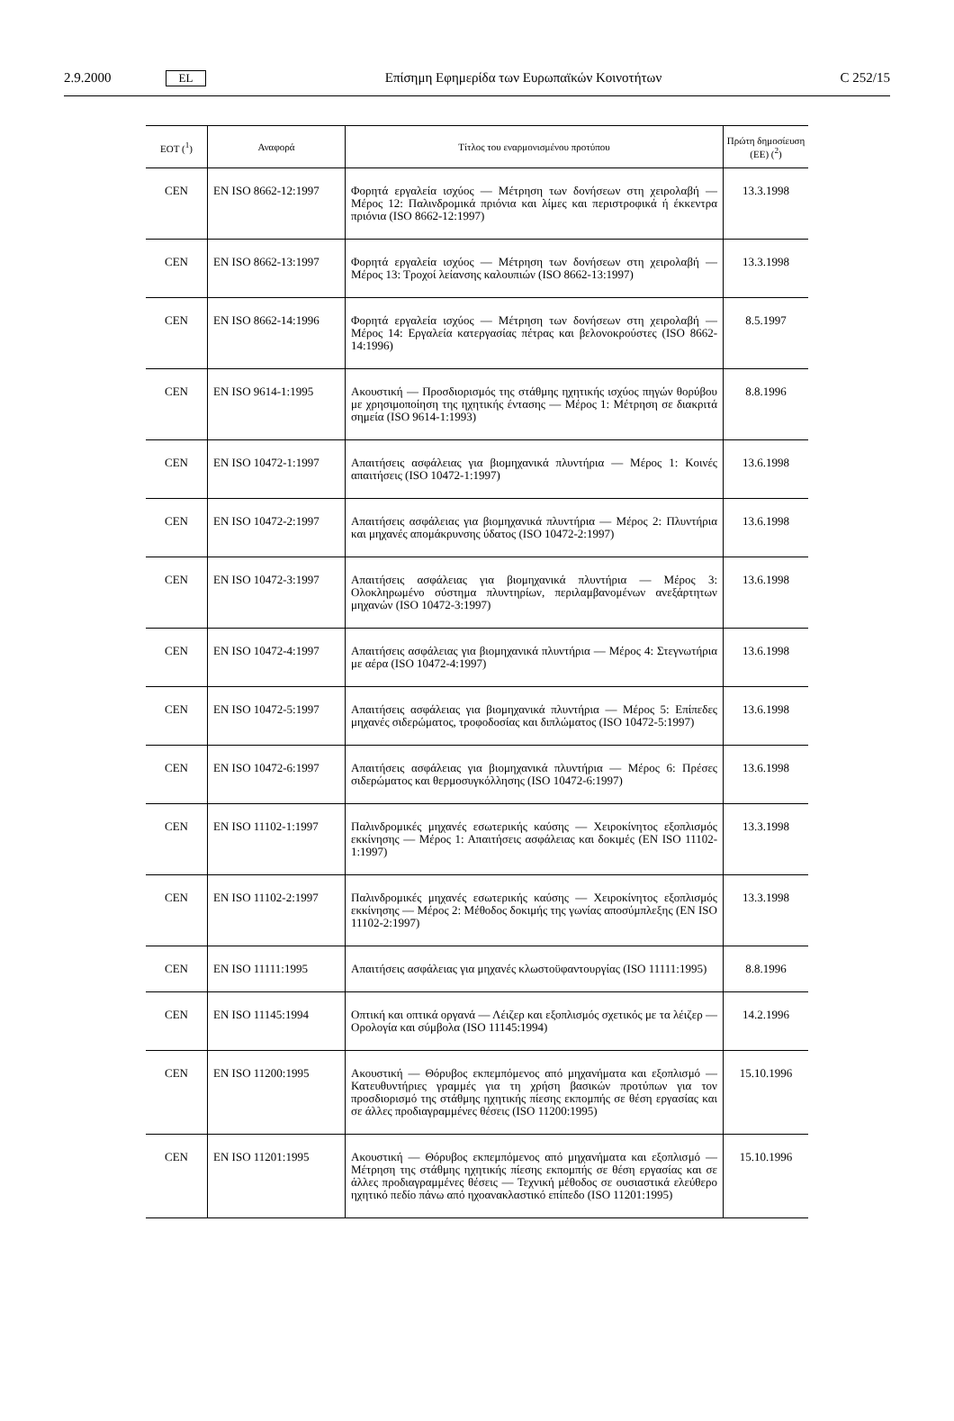2.9.2000 EL Επίσημη Εφημερίδα των Ευρωπαϊκών Κοινοτήτων C 252/15
| ΕΟΤ (<sup>1</sup>) | Αναφορά | Τίτλος του εναρμονισμένου προτύπου | Πρώτη δημοσίευση (ΕΕ) (<sup>2</sup>) |
| --- | --- | --- | --- |
| CEN | EN ISO 8662-12:1997 | Φορητά εργαλεία ισχύος — Μέτρηση των δονήσεων στη χειρολαβή — Μέρος 12: Παλινδρομικά πριόνια και λίμες και περιστροφικά ή έκκεντρα πριόνια (ISO 8662-12:1997) | 13.3.1998 |
| CEN | EN ISO 8662-13:1997 | Φορητά εργαλεία ισχύος — Μέτρηση των δονήσεων στη χειρολαβή — Μέρος 13: Τροχοί λείανσης καλουπιών (ISO 8662-13:1997) | 13.3.1998 |
| CEN | EN ISO 8662-14:1996 | Φορητά εργαλεία ισχύος — Μέτρηση των δονήσεων στη χειρολαβή — Μέρος 14: Εργαλεία κατεργασίας πέτρας και βελονοκρούστες (ISO 8662-14:1996) | 8.5.1997 |
| CEN | EN ISO 9614-1:1995 | Ακουστική — Προσδιορισμός της στάθμης ηχητικής ισχύος πηγών θορύβου με χρησιμοποίηση της ηχητικής έντασης — Μέρος 1: Μέτρηση σε διακριτά σημεία (ISO 9614-1:1993) | 8.8.1996 |
| CEN | EN ISO 10472-1:1997 | Απαιτήσεις ασφάλειας για βιομηχανικά πλυντήρια — Μέρος 1: Κοινές απαιτήσεις (ISO 10472-1:1997) | 13.6.1998 |
| CEN | EN ISO 10472-2:1997 | Απαιτήσεις ασφάλειας για βιομηχανικά πλυντήρια — Μέρος 2: Πλυντήρια και μηχανές απομάκρυνσης ύδατος (ISO 10472-2:1997) | 13.6.1998 |
| CEN | EN ISO 10472-3:1997 | Απαιτήσεις ασφάλειας για βιομηχανικά πλυντήρια — Μέρος 3: Ολοκληρωμένο σύστημα πλυντηρίων, περιλαμβανομένων ανεξάρτητων μηχανών (ISO 10472-3:1997) | 13.6.1998 |
| CEN | EN ISO 10472-4:1997 | Απαιτήσεις ασφάλειας για βιομηχανικά πλυντήρια — Μέρος 4: Στεγνωτήρια με αέρα (ISO 10472-4:1997) | 13.6.1998 |
| CEN | EN ISO 10472-5:1997 | Απαιτήσεις ασφάλειας για βιομηχανικά πλυντήρια — Μέρος 5: Επίπεδες μηχανές σιδερώματος, τροφοδοσίας και διπλώματος (ISO 10472-5:1997) | 13.6.1998 |
| CEN | EN ISO 10472-6:1997 | Απαιτήσεις ασφάλειας για βιομηχανικά πλυντήρια — Μέρος 6: Πρέσες σιδερώματος και θερμοσυγκόλλησης (ISO 10472-6:1997) | 13.6.1998 |
| CEN | EN ISO 11102-1:1997 | Παλινδρομικές μηχανές εσωτερικής καύσης — Χειροκίνητος εξοπλισμός εκκίνησης — Μέρος 1: Απαιτήσεις ασφάλειας και δοκιμές (EN ISO 11102-1:1997) | 13.3.1998 |
| CEN | EN ISO 11102-2:1997 | Παλινδρομικές μηχανές εσωτερικής καύσης — Χειροκίνητος εξοπλισμός εκκίνησης — Μέρος 2: Μέθοδος δοκιμής της γωνίας αποσύμπλεξης (EN ISO 11102-2:1997) | 13.3.1998 |
| CEN | EN ISO 11111:1995 | Απαιτήσεις ασφάλειας για μηχανές κλωστοϋφαντουργίας (ISO 11111:1995) | 8.8.1996 |
| CEN | EN ISO 11145:1994 | Οπτική και οπτικά οργανά — Λέιζερ και εξοπλισμός σχετικός με τα λέιζερ — Ορολογία και σύμβολα (ISO 11145:1994) | 14.2.1996 |
| CEN | EN ISO 11200:1995 | Ακουστική — Θόρυβος εκπεμπόμενος από μηχανήματα και εξοπλισμό — Κατευθυντήριες γραμμές για τη χρήση βασικών προτύπων για τον προσδιορισμό της στάθμης ηχητικής πίεσης εκπομπής σε θέση εργασίας και σε άλλες προδιαγραμμένες θέσεις (ISO 11200:1995) | 15.10.1996 |
| CEN | EN ISO 11201:1995 | Ακουστική — Θόρυβος εκπεμπόμενος από μηχανήματα και εξοπλισμό — Μέτρηση της στάθμης ηχητικής πίεσης εκπομπής σε θέση εργασίας και σε άλλες προδιαγραμμένες θέσεις — Τεχνική μέθοδος σε ουσιαστικά ελεύθερο ηχητικό πεδίο πάνω από ηχοανακλαστικό επίπεδο (ISO 11201:1995) | 15.10.1996 |